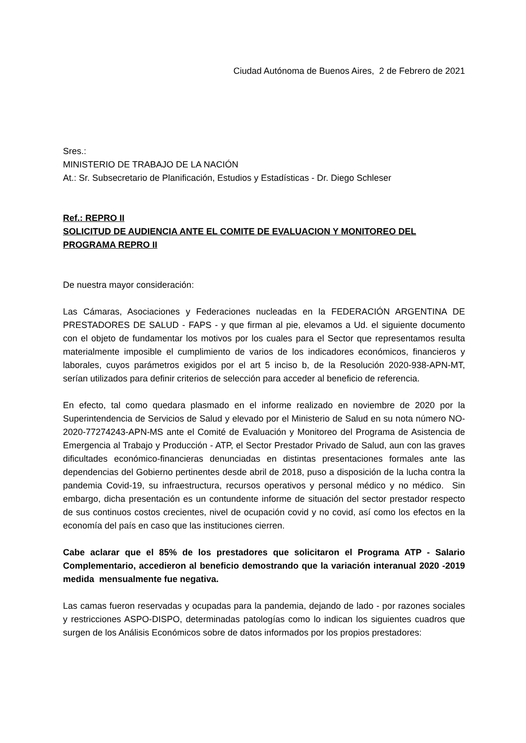Ciudad Autónoma de Buenos Aires, 2 de Febrero de 2021
Sres.:
MINISTERIO DE TRABAJO DE LA NACIÓN
At.: Sr. Subsecretario de Planificación, Estudios y Estadísticas - Dr. Diego Schleser
Ref.: REPRO II
SOLICITUD DE AUDIENCIA ANTE EL COMITE DE EVALUACION Y MONITOREO DEL PROGRAMA REPRO II
De nuestra mayor consideración:
Las Cámaras, Asociaciones y Federaciones nucleadas en la FEDERACIÓN ARGENTINA DE PRESTADORES DE SALUD - FAPS - y que firman al pie, elevamos a Ud. el siguiente documento con el objeto de fundamentar los motivos por los cuales para el Sector que representamos resulta materialmente imposible el cumplimiento de varios de los indicadores económicos, financieros y laborales, cuyos parámetros exigidos por el art 5 inciso b, de la Resolución 2020-938-APN-MT, serían utilizados para definir criterios de selección para acceder al beneficio de referencia.
En efecto, tal como quedara plasmado en el informe realizado en noviembre de 2020 por la Superintendencia de Servicios de Salud y elevado por el Ministerio de Salud en su nota número NO-2020-77274243-APN-MS ante el Comité de Evaluación y Monitoreo del Programa de Asistencia de Emergencia al Trabajo y Producción - ATP, el Sector Prestador Privado de Salud, aun con las graves dificultades económico-financieras denunciadas en distintas presentaciones formales ante las dependencias del Gobierno pertinentes desde abril de 2018, puso a disposición de la lucha contra la pandemia Covid-19, su infraestructura, recursos operativos y personal médico y no médico. Sin embargo, dicha presentación es un contundente informe de situación del sector prestador respecto de sus continuos costos crecientes, nivel de ocupación covid y no covid, así como los efectos en la economía del país en caso que las instituciones cierren.
Cabe aclarar que el 85% de los prestadores que solicitaron el Programa ATP - Salario Complementario, accedieron al beneficio demostrando que la variación interanual 2020 -2019 medida mensualmente fue negativa.
Las camas fueron reservadas y ocupadas para la pandemia, dejando de lado - por razones sociales y restricciones ASPO-DISPO, determinadas patologías como lo indican los siguientes cuadros que surgen de los Análisis Económicos sobre de datos informados por los propios prestadores: